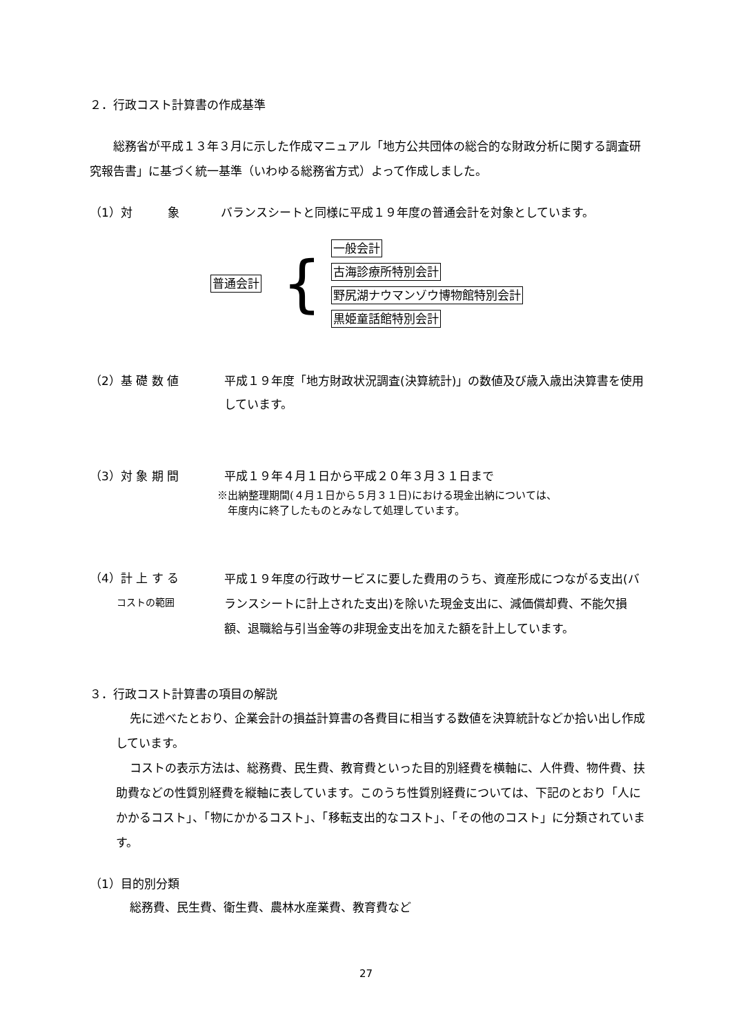２．行政コスト計算書の作成基準
総務省が平成１３年３月に示した作成マニュアル「地方公共団体の総合的な財政分析に関する調査研究報告書」に基づく統一基準（いわゆる総務省方式）よって作成しました。
（1）対　　　象 バランスシートと同様に平成１９年度の普通会計を対象としています。
普通会計 {
一般会計
古海診療所特別会計
野尻湖ナウマンゾウ博物館特別会計
黒姫童話館特別会計
（2）基 礎 数 値 平成１９年度「地方財政状況調査(決算統計)」の数値及び歳入歳出決算書を使用しています。
（3）対 象 期 間 平成１９年４月１日から平成２０年３月３１日まで
※出納整理期間(４月１日から５月３１日)における現金出納については、
　年度内に終了したものとみなして処理しています。
（4）計 上 す る
　　 コストの範囲 平成１９年度の行政サービスに要した費用のうち、資産形成につながる支出(バランスシートに計上された支出)を除いた現金支出に、減価償却費、不能欠損額、退職給与引当金等の非現金支出を加えた額を計上しています。
３．行政コスト計算書の項目の解説
先に述べたとおり、企業会計の損益計算書の各費目に相当する数値を決算統計などか拾い出し作成しています。
コストの表示方法は、総務費、民生費、教育費といった目的別経費を横軸に、人件費、物件費、扶助費などの性質別経費を縦軸に表しています。このうち性質別経費については、下記のとおり「人にかかるコスト」、「物にかかるコスト」、「移転支出的なコスト」、「その他のコスト」に分類されています。
（1）目的別分類
総務費、民生費、衛生費、農林水産業費、教育費など
27